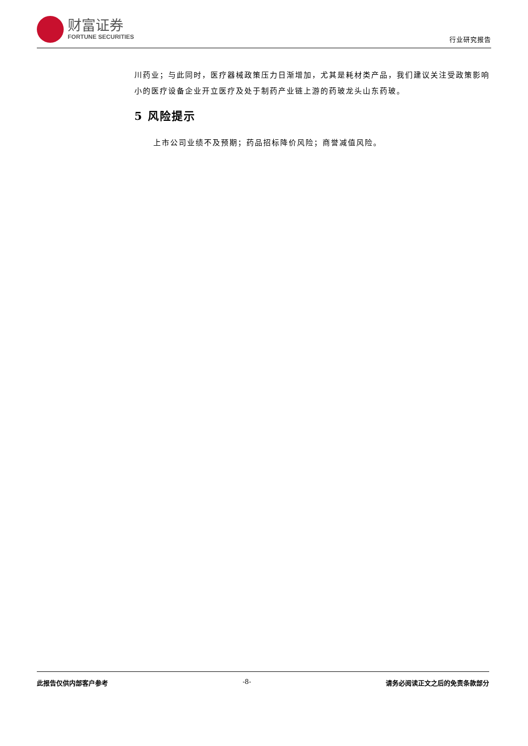财富证券
FORTUNE SECURITIES
行业研究报告
川药业；与此同时，医疗器械政策压力日渐增加，尤其是耗材类产品，我们建议关注受政策影响小的医疗设备企业开立医疗及处于制药产业链上游的药玻龙头山东药玻。
5 风险提示
上市公司业绩不及预期；药品招标降价风险；商誉减值风险。
此报告仅供内部客户参考 -8- 请务必阅读正文之后的免责条款部分